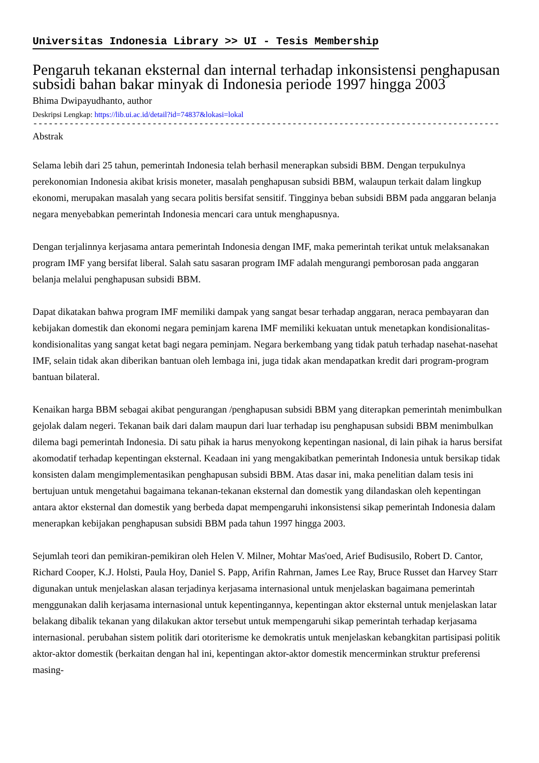Universitas Indonesia Library >> UI - Tesis Membership
Pengaruh tekanan eksternal dan internal terhadap inkonsistensi penghapusan subsidi bahan bakar minyak di Indonesia periode 1997 hingga 2003
Bhima Dwipayudhanto, author
Deskripsi Lengkap: https://lib.ui.ac.id/detail?id=74837&lokasi=lokal
------------------------------------------------------------------------------------------
Abstrak
Selama lebih dari 25 tahun, pemerintah Indonesia telah berhasil menerapkan subsidi BBM. Dengan terpukulnya perekonomian Indonesia akibat krisis moneter, masalah penghapusan subsidi BBM, walaupun terkait dalam lingkup ekonomi, merupakan masalah yang secara politis bersifat sensitif. Tingginya beban subsidi BBM pada anggaran belanja negara menyebabkan pemerintah Indonesia mencari cara untuk menghapusnya.
Dengan terjalinnya kerjasama antara pemerintah Indonesia dengan IMF, maka pemerintah terikat untuk melaksanakan program IMF yang bersifat liberal. Salah satu sasaran program IMF adalah mengurangi pemborosan pada anggaran belanja melalui penghapusan subsidi BBM.
Dapat dikatakan bahwa program IMF memiliki dampak yang sangat besar terhadap anggaran, neraca pembayaran dan kebijakan domestik dan ekonomi negara peminjam karena IMF memiliki kekuatan untuk menetapkan kondisionalitas-kondisionalitas yang sangat ketat bagi negara peminjam. Negara berkembang yang tidak patuh terhadap nasehat-nasehat IMF, selain tidak akan diberikan bantuan oleh lembaga ini, juga tidak akan mendapatkan kredit dari program-program bantuan bilateral.
Kenaikan harga BBM sebagai akibat pengurangan /penghapusan subsidi BBM yang diterapkan pemerintah menimbulkan gejolak dalam negeri. Tekanan baik dari dalam maupun dari luar terhadap isu penghapusan subsidi BBM menimbulkan dilema bagi pemerintah Indonesia. Di satu pihak ia harus menyokong kepentingan nasional, di lain pihak ia harus bersifat akomodatif terhadap kepentingan eksternal. Keadaan ini yang mengakibatkan pemerintah Indonesia untuk bersikap tidak konsisten dalam mengimplementasikan penghapusan subsidi BBM. Atas dasar ini, maka penelitian dalam tesis ini bertujuan untuk mengetahui bagaimana tekanan-tekanan eksternal dan domestik yang dilandaskan oleh kepentingan antara aktor eksternal dan domestik yang berbeda dapat mempengaruhi inkonsistensi sikap pemerintah Indonesia dalam menerapkan kebijakan penghapusan subsidi BBM pada tahun 1997 hingga 2003.
Sejumlah teori dan pemikiran-pemikiran oleh Helen V. Milner, Mohtar Mas'oed, Arief Budisusilo, Robert D. Cantor, Richard Cooper, K.J. Holsti, Paula Hoy, Daniel S. Papp, Arifin Rahrnan, James Lee Ray, Bruce Russet dan Harvey Starr digunakan untuk menjelaskan alasan terjadinya kerjasama internasional untuk menjelaskan bagaimana pemerintah menggunakan dalih kerjasama internasional untuk kepentingannya, kepentingan aktor eksternal untuk menjelaskan latar belakang dibalik tekanan yang dilakukan aktor tersebut untuk mempengaruhi sikap pemerintah terhadap kerjasama internasional. perubahan sistem politik dari otoriterisme ke demokratis untuk menjelaskan kebangkitan partisipasi politik aktor-aktor domestik (berkaitan dengan hal ini, kepentingan aktor-aktor domestik mencerminkan struktur preferensi masing-